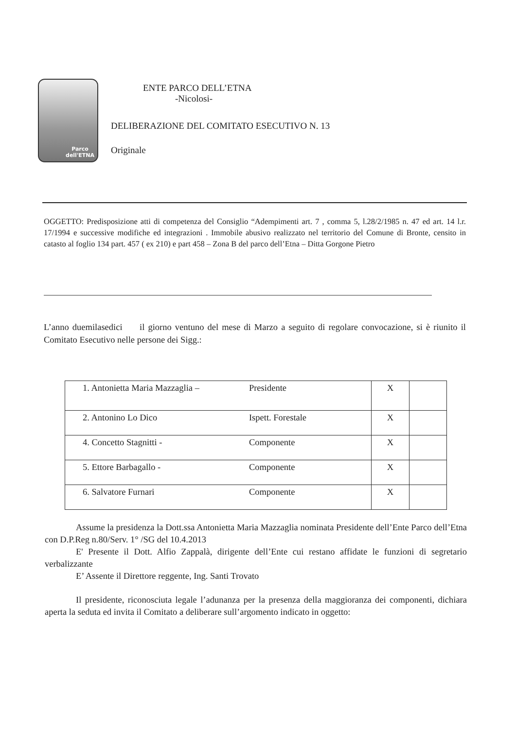Parco
dell'ETNA
ENTE PARCO DELL’ETNA
-Nicolosi-
DELIBERAZIONE DEL COMITATO ESECUTIVO N. 13
Originale
OGGETTO: Predisposizione atti di competenza del Consiglio “Adempimenti art. 7 , comma 5, l.28/2/1985 n. 47 ed art. 14 l.r. 17/1994 e successive modifiche ed integrazioni . Immobile abusivo realizzato nel territorio del Comune di Bronte, censito in catasto al foglio 134 part. 457 ( ex 210) e part 458 – Zona B del parco dell’Etna – Ditta Gorgone Pietro
L’anno duemilasedici il giorno ventuno del mese di Marzo a seguito di regolare convocazione, si è riunito il Comitato Esecutivo nelle persone dei Sigg.:
| 1. Antonietta Maria Mazzaglia – | Presidente | X | |
| 2. Antonino Lo Dico | Ispett. Forestale | X | |
| 4. Concetto Stagnitti - | Componente | X | |
| 5. Ettore Barbagallo - | Componente | X | |
| 6. Salvatore Furnari | Componente | X | |
Assume la presidenza la Dott.ssa Antonietta Maria Mazzaglia nominata Presidente dell’Ente Parco dell’Etna con D.P.Reg n.80/Serv. 1° /SG del 10.4.2013
E' Presente il Dott. Alfio Zappalà, dirigente dell’Ente cui restano affidate le funzioni di segretario verbalizzante
E’ Assente il Direttore reggente, Ing. Santi Trovato
Il presidente, riconosciuta legale l’adunanza per la presenza della maggioranza dei componenti, dichiara aperta la seduta ed invita il Comitato a deliberare sull’argomento indicato in oggetto: